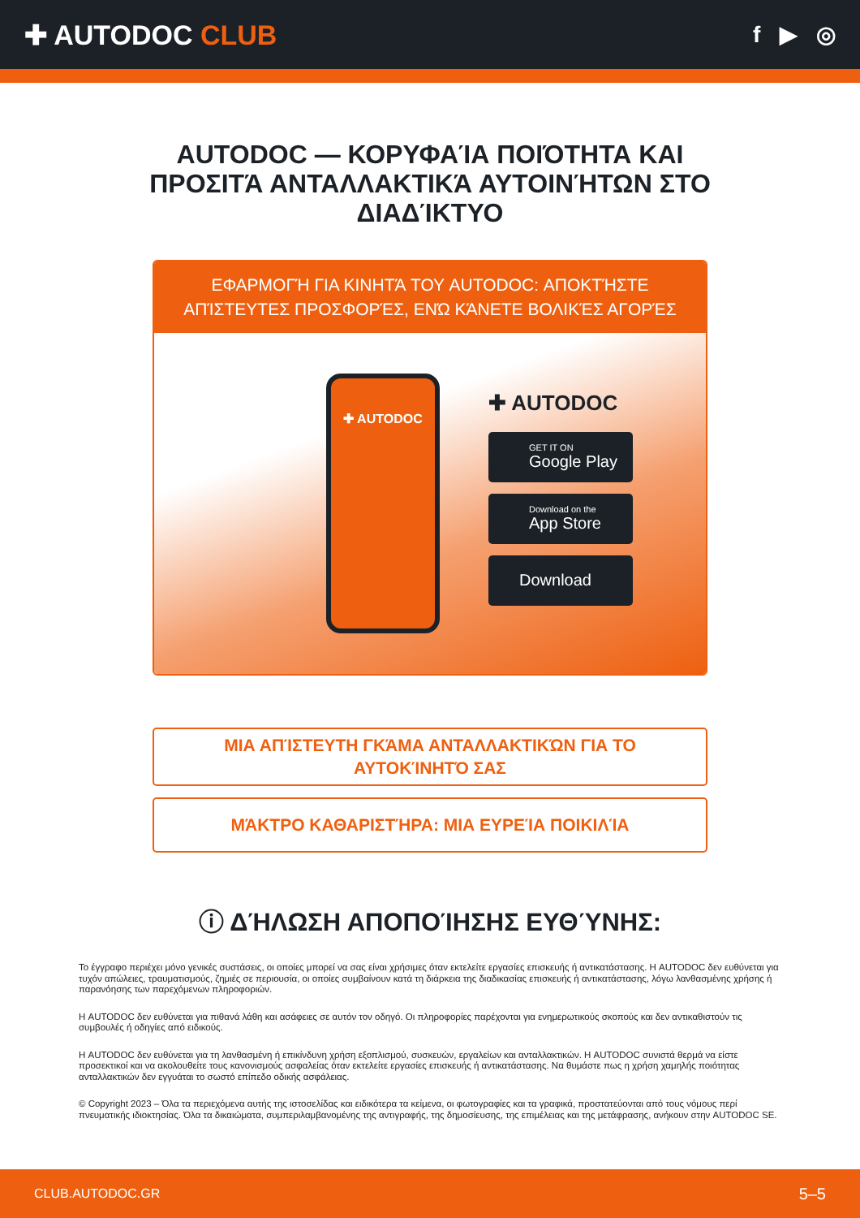✚ AUTODOC CLUB
f ▶ ◎
AUTODOC — ΚΟΡΥΦΑΊΑ ΠΟΙΌΤΗΤΑ ΚΑΙ ΠΡΟΣΙΤΆ ΑΝΤΑΛΛΑΚΤΙΚΆ ΑΥΤΟΙΝΉΤΩΝ ΣΤΟ ΔΙΑΔΊΚΤΥΟ
ΕΦΑΡΜΟΓΉ ΓΙΑ ΚΙΝΗΤΆ ΤΟΥ AUTODOC: ΑΠΟΚΤΉΣΤΕ ΑΠΊΣΤΕΥΤΕΣ ΠΡΟΣΦΟΡΈΣ, ΕΝΏ ΚΆΝΕΤΕ ΒΟΛΙΚΈΣ ΑΓΟΡΈΣ
✚ AUTODOC
✚ AUTODOC
GET IT ON
Google Play
Download on the
App Store
Download
ΜΙΑ ΑΠΊΣΤΕΥΤΗ ΓΚΆΜΑ ΑΝΤΑΛΛΑΚΤΙΚΏΝ ΓΙΑ ΤΟ ΑΥΤΟΚΊΝΗΤΌ ΣΑΣ
ΜΆΚΤΡΟ ΚΑΘΑΡΙΣΤΉΡΑ: ΜΙΑ ΕΥΡΕΊΑ ΠΟΙΚΙΛΊΑ
ⓘ ΔΉΛΩΣΗ ΑΠΟΠΟΊΗΣΗΣ ΕΥΘΎΝΗΣ:
Το έγγραφο περιέχει μόνο γενικές συστάσεις, οι οποίες μπορεί να σας είναι χρήσιμες όταν εκτελείτε εργασίες επισκευής ή αντικατάστασης. Η AUTODOC δεν ευθύνεται για τυχόν απώλειες, τραυματισμούς, ζημιές σε περιουσία, οι οποίες συμβαίνουν κατά τη διάρκεια της διαδικασίας επισκευής ή αντικατάστασης, λόγω λανθασμένης χρήσης ή παρανόησης των παρεχόμενων πληροφοριών.
Η AUTODOC δεν ευθύνεται για πιθανά λάθη και ασάφειες σε αυτόν τον οδηγό. Οι πληροφορίες παρέχονται για ενημερωτικούς σκοπούς και δεν αντικαθιστούν τις συμβουλές ή οδηγίες από ειδικούς.
Η AUTODOC δεν ευθύνεται για τη λανθασμένη ή επικίνδυνη χρήση εξοπλισμού, συσκευών, εργαλείων και ανταλλακτικών. Η AUTODOC συνιστά θερμά να είστε προσεκτικοί και να ακολουθείτε τους κανονισμούς ασφαλείας όταν εκτελείτε εργασίες επισκευής ή αντικατάστασης. Να θυμάστε πως η χρήση χαμηλής ποιότητας ανταλλακτικών δεν εγγυάται το σωστό επίπεδο οδικής ασφάλειας.
© Copyright 2023 – Όλα τα περιεχόμενα αυτής της ιστοσελίδας και ειδικότερα τα κείμενα, οι φωτογραφίες και τα γραφικά, προστατεύονται από τους νόμους περί πνευματικής ιδιοκτησίας. Όλα τα δικαιώματα, συμπεριλαμβανομένης της αντιγραφής, της δημοσίευσης, της επιμέλειας και της μετάφρασης, ανήκουν στην AUTODOC SE.
CLUB.AUTODOC.GR 5–5